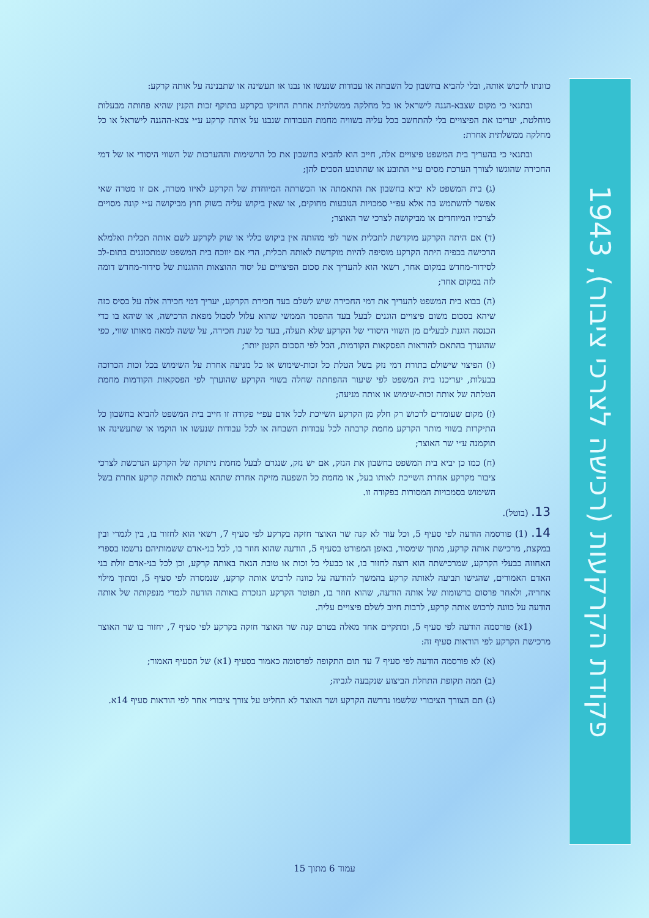כוונתו לרכוש אותה, ובלי להביא בחשבון כל השבחה או עבודות שנעשו או נבנו או תעשינה או שתבנינה על אותה קרקע:
ובתנאי כי מקום שצבא-הגנה לישראל או כל מחלקה ממשלתית אחרת החזיקו בקרקע בתוקף זכות הקנין שהיא פחותה מבעלות מוחלטת, יעריכו את הפיצויים בלי להתחשב בכל עליה בשוויה מחמת העבודות שנבנו על אותה קרקע ע״י צבא-ההגנה לישראל או כל מחלקה ממשלתית אחרת:
ובתנאי כי בהעריך בית המשפט פיצויים אלה, חייב הוא להביא בחשבון את כל הרשימות וההערכות של השווי היסודי או של דמי החכירה שהוגשו לצורך הערכת מסים ע״י התובע או שהתובע הסכים להן;
(ג) בית המשפט לא יביא בחשבון את התאמתה או הכשרתה המיוחדת של הקרקע לאיזו מטרה, אם זו מטרה שאי אפשר להשתמש בה אלא עפ״י סמכויות הנובעות מחוקים, או שאין ביקוש עליה בשוק חוץ מביקושה ע״י קונה מסויים לצרכיו המיוחדים או מביקושה לצרכי שר האוצר;
(ד) אם היתה הקרקע מוקדשת לתכלית אשר לפי מהותה אין ביקוש כללי או שוק לקרקע לשם אותה תכלית ואלמלא הרכישה בכפיה היתה הקרקע מוסיפה להיות מוקדשת לאותה תכלית, הרי אם יווכח בית המשפט שמתכוננים בתום-לב לסידור-מחדש במקום אחר, רשאי הוא להעריך את סכום הפיצויים על יסוד ההוצאות ההוגנות של סידור-מחדש דומה לזה במקום אחר;
(ה) בבוא בית המשפט להעריך את דמי החכירה שיש לשלם בעד חכירת הקרקע, יעריך דמי חכירה אלה על בסיס כזה שיהא בסכום משום פיצויים הוגנים לבעל בעד ההפסד הממשי שהוא עלול לסבול מפאת הרכישה, או שיהא בו כדי הכנסה הוגנת לבעלים מן השווי היסודי של הקרקע שלא תעלה, בעד כל שנת חכירה, על ששה למאה מאותו שווי, כפי שהוערך בהתאם להוראות הפסקאות הקודמות, הכל לפי הסכום הקטן יותר;
(ו) הפיצוי שישולם בתורת דמי נזק בשל הטלת כל זכות-שימוש או כל מניעה אחרת על השימוש בכל זכות הכרוכה בבעלות, יעריכנו בית המשפט לפי שיעור ההפחתה שחלה בשווי הקרקע שהוערך לפי הפסקאות הקודמות מחמת הטלתה של אותה זכות-שימוש או אותה מניעה;
(ז) מקום שעומדים לרכוש רק חלק מן הקרקע השייכת לכל אדם עפ״י פקודה זו חייב בית המשפט להביא בחשבון כל התיקרות בשווי מותר הקרקע מחמת קרבתה לכל עבודות השבחה או לכל עבודות שנעשו או הוקמו או שתעשינה או תוקמנה ע״י שר האוצר;
(ח) כמו כן יביא בית המשפט בחשבון את הנזק, אם יש נזק, שנגרם לבעל מחמת ניתוקה של הקרקע הנרכשת לצרכי ציבור מקרקע אחרת השייכת לאותו בעל, או מחמת כל השפעה מזיקה אחרת שתהא נגרמת לאותה קרקע אחרת בשל השימוש בסמכויות המסורות בפקודה זו.
13. (בוטל).
14. (1) פורסמה הודעה לפי סעיף 5, וכל עוד לא קנה שר האוצר חזקה בקרקע לפי סעיף 7, רשאי הוא לחזור בו, בין לגמרי ובין במקצת, מרכישת אותה קרקע, מתוך שימסור, באופן המפורט בסעיף 5, הודעה שהוא חוזר בו, לכל בני-אדם ששמותיהם נרשמו בספרי האחוזה כבעלי הקרקע, שמרכישתה הוא רוצה לחזור בו, או כבעלי כל זכות או טובת הנאה באותה קרקע, וכן לכל בני-אדם זולת בני האדם האמורים, שהגישו תביעה לאותה קרקע בהמשך להודעה על כוונה לרכוש אותה קרקע, שנמסרה לפי סעיף 5, ומתוך מילוי אחריה, ולאחר פרסום ברשומות של אותה הודעה, שהוא חוזר בו, תפוטר הקרקע הנזכרת באותה הודעה לגמרי מנפקותה של אותה הודעה על כוונה לרכוש אותה קרקע, לרבות חיוב לשלם פיצויים עליה.
(1א) פורסמה הודעה לפי סעיף 5, ומתקיים אחד מאלה בטרם קנה שר האוצר חזקה בקרקע לפי סעיף 7, יחזור בו שר האוצר מרכישת הקרקע לפי הוראות סעיף זה:
(א) לא פורסמה הודעה לפי סעיף 7 עד תום התקופה לפרסומה כאמור בסעיף (1א) של הסעיף האמור;
(ב) תמה תקופת התחלת הביצוע שנקבעה לגביה;
(ג) תם הצורך הציבורי שלשמו נדרשה הקרקע ושר האוצר לא החליט על צורך ציבורי אחר לפי הוראות סעיף 14א.
פקודת הקרקעות (רכישה לצרכי ציבור), 1943
עמוד 6 מתוך 15